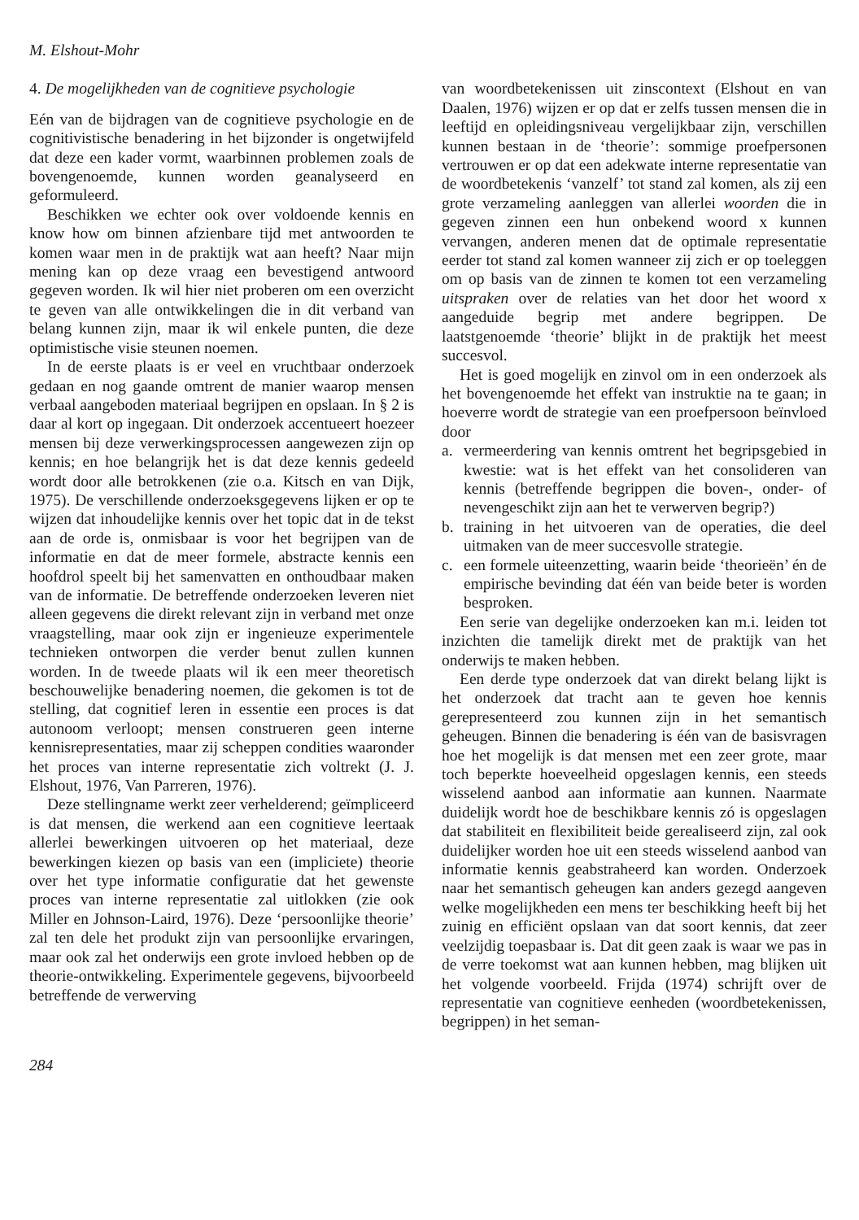M. Elshout-Mohr
4. De mogelijkheden van de cognitieve psychologie
Eén van de bijdragen van de cognitieve psychologie en de cognitivistische benadering in het bijzonder is ongetwijfeld dat deze een kader vormt, waarbinnen problemen zoals de bovengenoemde, kunnen worden geanalyseerd en geformuleerd.
Beschikken we echter ook over voldoende kennis en know how om binnen afzienbare tijd met antwoorden te komen waar men in de praktijk wat aan heeft? Naar mijn mening kan op deze vraag een bevestigend antwoord gegeven worden. Ik wil hier niet proberen om een overzicht te geven van alle ontwikkelingen die in dit verband van belang kunnen zijn, maar ik wil enkele punten, die deze optimistische visie steunen noemen.
In de eerste plaats is er veel en vruchtbaar onderzoek gedaan en nog gaande omtrent de manier waarop mensen verbaal aangeboden materiaal begrijpen en opslaan. In § 2 is daar al kort op ingegaan. Dit onderzoek accentueert hoezeer mensen bij deze verwerkingsprocessen aangewezen zijn op kennis; en hoe belangrijk het is dat deze kennis gedeeld wordt door alle betrokkenen (zie o.a. Kitsch en van Dijk, 1975). De verschillende onderzoeksgegevens lijken er op te wijzen dat inhoudelijke kennis over het topic dat in de tekst aan de orde is, onmisbaar is voor het begrijpen van de informatie en dat de meer formele, abstracte kennis een hoofdrol speelt bij het samenvatten en onthoudbaar maken van de informatie. De betreffende onderzoeken leveren niet alleen gegevens die direkt relevant zijn in verband met onze vraagstelling, maar ook zijn er ingenieuze experimentele technieken ontworpen die verder benut zullen kunnen worden. In de tweede plaats wil ik een meer theoretisch beschouwelijke benadering noemen, die gekomen is tot de stelling, dat cognitief leren in essentie een proces is dat autonoom verloopt; mensen construeren geen interne kennisrepresentaties, maar zij scheppen condities waaronder het proces van interne representatie zich voltrekt (J. J. Elshout, 1976, Van Parreren, 1976).
Deze stellingname werkt zeer verhelderend; geïmpliceerd is dat mensen, die werkend aan een cognitieve leertaak allerlei bewerkingen uitvoeren op het materiaal, deze bewerkingen kiezen op basis van een (impliciete) theorie over het type informatie configuratie dat het gewenste proces van interne representatie zal uitlokken (zie ook Miller en Johnson-Laird, 1976). Deze ‘persoonlijke theorie’ zal ten dele het produkt zijn van persoonlijke ervaringen, maar ook zal het onderwijs een grote invloed hebben op de theorie-ontwikkeling. Experimentele gegevens, bijvoorbeeld betreffende de verwerving
van woordbetekenissen uit zinscontext (Elshout en van Daalen, 1976) wijzen er op dat er zelfs tussen mensen die in leeftijd en opleidingsniveau vergelijkbaar zijn, verschillen kunnen bestaan in de ‘theorie’: sommige proefpersonen vertrouwen er op dat een adekwate interne representatie van de woordbetekenis ‘vanzelf’ tot stand zal komen, als zij een grote verzameling aanleggen van allerlei woorden die in gegeven zinnen een hun onbekend woord x kunnen vervangen, anderen menen dat de optimale representatie eerder tot stand zal komen wanneer zij zich er op toeleggen om op basis van de zinnen te komen tot een verzameling uitspraken over de relaties van het door het woord x aangeduide begrip met andere begrippen. De laatstgenoemde ‘theorie’ blijkt in de praktijk het meest succesvol.
Het is goed mogelijk en zinvol om in een onderzoek als het bovengenoemde het effekt van instruktie na te gaan; in hoeverre wordt de strategie van een proefpersoon beïnvloed door
a. vermeerdering van kennis omtrent het begripsgebied in kwestie: wat is het effekt van het consolideren van kennis (betreffende begrippen die boven-, onder- of nevengeschikt zijn aan het te verwerven begrip?)
b. training in het uitvoeren van de operaties, die deel uitmaken van de meer succesvolle strategie.
c. een formele uiteenzetting, waarin beide ‘theorieën’ én de empirische bevinding dat één van beide beter is worden besproken.
Een serie van degelijke onderzoeken kan m.i. leiden tot inzichten die tamelijk direkt met de praktijk van het onderwijs te maken hebben.
Een derde type onderzoek dat van direkt belang lijkt is het onderzoek dat tracht aan te geven hoe kennis gerepresenteerd zou kunnen zijn in het semantisch geheugen. Binnen die benadering is één van de basisvragen hoe het mogelijk is dat mensen met een zeer grote, maar toch beperkte hoeveelheid opgeslagen kennis, een steeds wisselend aanbod aan informatie aan kunnen. Naarmate duidelijk wordt hoe de beschikbare kennis zó is opgeslagen dat stabiliteit en flexibiliteit beide gerealiseerd zijn, zal ook duidelijker worden hoe uit een steeds wisselend aanbod van informatie kennis geabstraheerd kan worden. Onderzoek naar het semantisch geheugen kan anders gezegd aangeven welke mogelijkheden een mens ter beschikking heeft bij het zuinig en efficiënt opslaan van dat soort kennis, dat zeer veelzijdig toepasbaar is. Dat dit geen zaak is waar we pas in de verre toekomst wat aan kunnen hebben, mag blijken uit het volgende voorbeeld. Frijda (1974) schrijft over de representatie van cognitieve eenheden (woordbetekenissen, begrippen) in het seman-
284